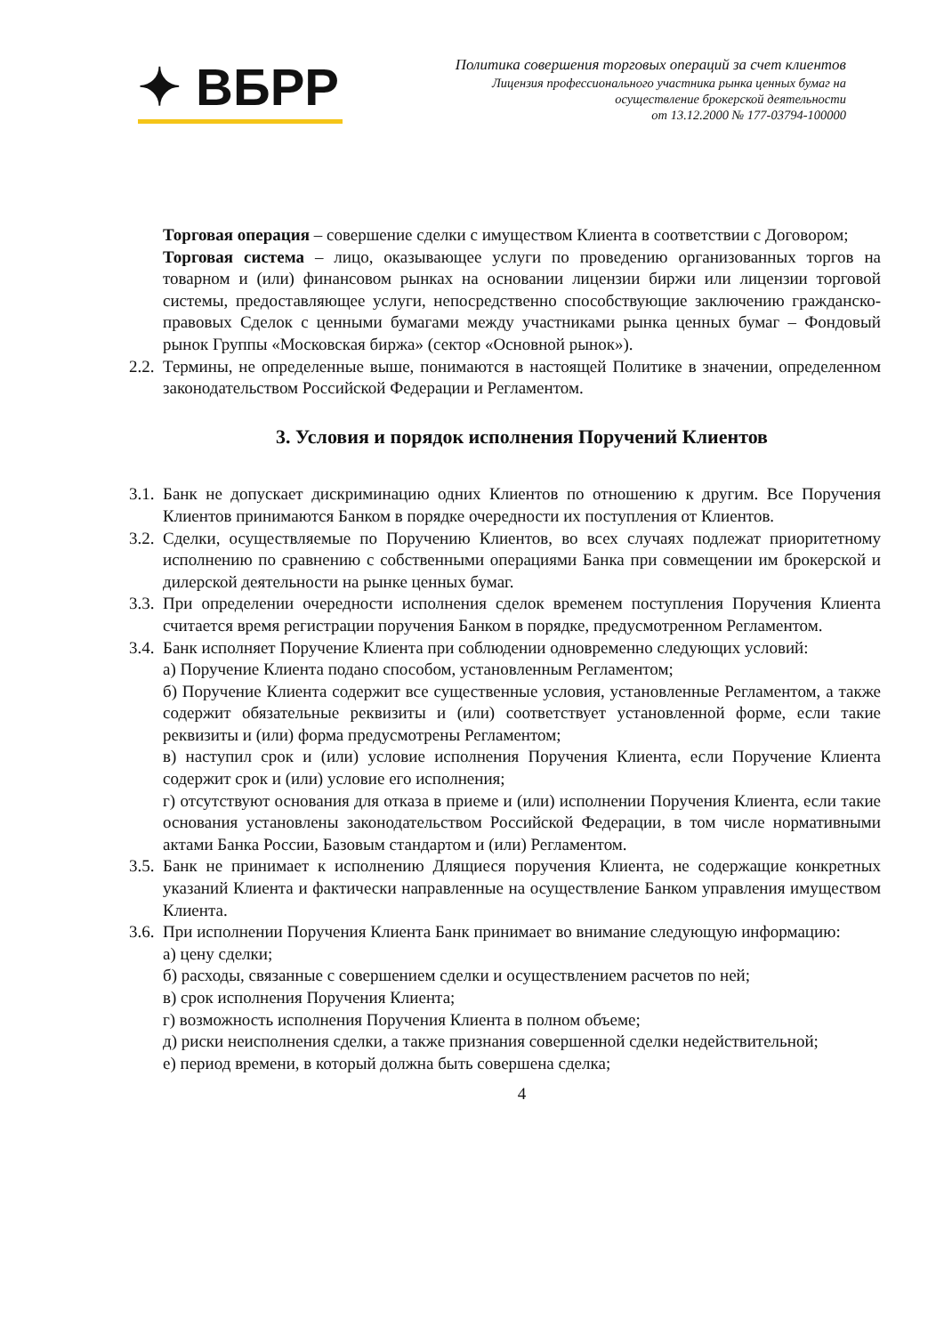✦ ВБРР
Политика совершения торговых операций за счет клиентов
Лицензия профессионального участника рынка ценных бумаг на
осуществление брокерской деятельности
от 13.12.2000 № 177-03794-100000
Торговая операция – совершение сделки с имуществом Клиента в соответствии с Договором;
Торговая система – лицо, оказывающее услуги по проведению организованных торгов на товарном и (или) финансовом рынках на основании лицензии биржи или лицензии торговой системы, предоставляющее услуги, непосредственно способствующие заключению гражданско-правовых Сделок с ценными бумагами между участниками рынка ценных бумаг – Фондовый рынок Группы «Московская биржа» (сектор «Основной рынок»).
2.2.
Термины, не определенные выше, понимаются в настоящей Политике в значении, определенном законодательством Российской Федерации и Регламентом.
3. Условия и порядок исполнения Поручений Клиентов
3.1.
Банк не допускает дискриминацию одних Клиентов по отношению к другим. Все Поручения Клиентов принимаются Банком в порядке очередности их поступления от Клиентов.
3.2.
Сделки, осуществляемые по Поручению Клиентов, во всех случаях подлежат приоритетному исполнению по сравнению с собственными операциями Банка при совмещении им брокерской и дилерской деятельности на рынке ценных бумаг.
3.3.
При определении очередности исполнения сделок временем поступления Поручения Клиента считается время регистрации поручения Банком в порядке, предусмотренном Регламентом.
3.4.
Банк исполняет Поручение Клиента при соблюдении одновременно следующих условий:
а) Поручение Клиента подано способом, установленным Регламентом;
б) Поручение Клиента содержит все существенные условия, установленные Регламентом, а также содержит обязательные реквизиты и (или) соответствует установленной форме, если такие реквизиты и (или) форма предусмотрены Регламентом;
в) наступил срок и (или) условие исполнения Поручения Клиента, если Поручение Клиента содержит срок и (или) условие его исполнения;
г) отсутствуют основания для отказа в приеме и (или) исполнении Поручения Клиента, если такие основания установлены законодательством Российской Федерации, в том числе нормативными актами Банка России, Базовым стандартом и (или) Регламентом.
3.5.
Банк не принимает к исполнению Длящиеся поручения Клиента, не содержащие конкретных указаний Клиента и фактически направленные на осуществление Банком управления имуществом Клиента.
3.6.
При исполнении Поручения Клиента Банк принимает во внимание следующую информацию:
а) цену сделки;
б) расходы, связанные с совершением сделки и осуществлением расчетов по ней;
в) срок исполнения Поручения Клиента;
г) возможность исполнения Поручения Клиента в полном объеме;
д) риски неисполнения сделки, а также признания совершенной сделки недействительной;
е) период времени, в который должна быть совершена сделка;
4